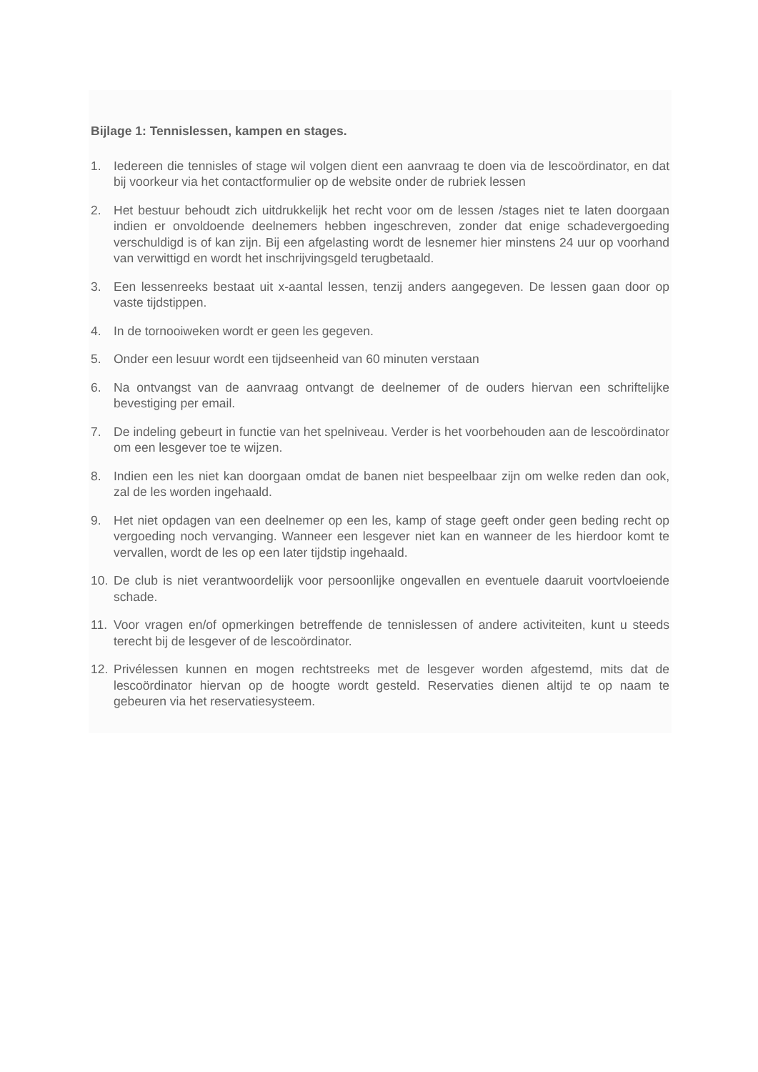Bijlage 1: Tennislessen, kampen en stages.
1. Iedereen die tennisles of stage wil volgen dient een aanvraag te doen via de lescoördinator, en dat bij voorkeur via het contactformulier op de website onder de rubriek lessen
2. Het bestuur behoudt zich uitdrukkelijk het recht voor om de lessen /stages niet te laten doorgaan indien er onvoldoende deelnemers hebben ingeschreven, zonder dat enige schadevergoeding verschuldigd is of kan zijn. Bij een afgelasting wordt de lesnemer hier minstens 24 uur op voorhand van verwittigd en wordt het inschrijvingsgeld terugbetaald.
3. Een lessenreeks bestaat uit x-aantal lessen, tenzij anders aangegeven. De lessen gaan door op vaste tijdstippen.
4. In de tornooiweken wordt er geen les gegeven.
5. Onder een lesuur wordt een tijdseenheid van 60 minuten verstaan
6. Na ontvangst van de aanvraag ontvangt de deelnemer of de ouders hiervan een schriftelijke bevestiging per email.
7. De indeling gebeurt in functie van het spelniveau. Verder is het voorbehouden aan de lescoördinator om een lesgever toe te wijzen.
8. Indien een les niet kan doorgaan omdat de banen niet bespeelbaar zijn om welke reden dan ook, zal de les worden ingehaald.
9. Het niet opdagen van een deelnemer op een les, kamp of stage geeft onder geen beding recht op vergoeding noch vervanging. Wanneer een lesgever niet kan en wanneer de les hierdoor komt te vervallen, wordt de les op een later tijdstip ingehaald.
10. De club is niet verantwoordelijk voor persoonlijke ongevallen en eventuele daaruit voortvloeiende schade.
11. Voor vragen en/of opmerkingen betreffende de tennislessen of andere activiteiten, kunt u steeds terecht bij de lesgever of de lescoördinator.
12. Privélessen kunnen en mogen rechtstreeks met de lesgever worden afgestemd, mits dat de lescoördinator hiervan op de hoogte wordt gesteld. Reservaties dienen altijd te op naam te gebeuren via het reservatiesysteem.